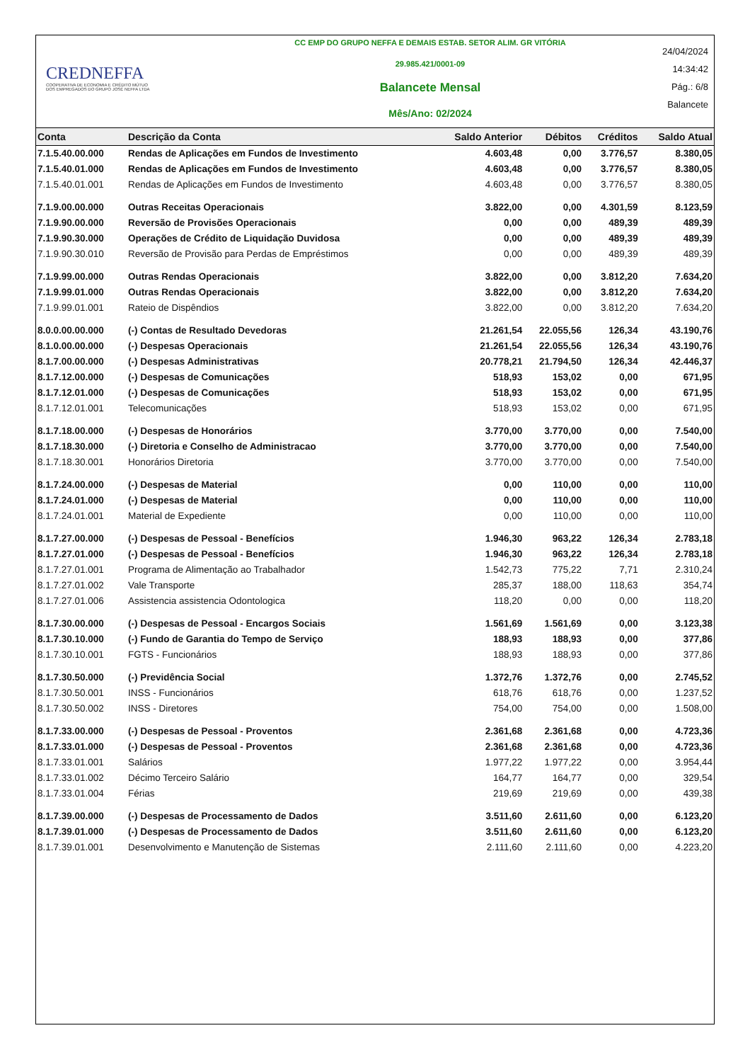CREDNEFFA
COOPERATIVA DE ECONOMIA E CRÉDITO MÚTUO
DOS EMPREGADOS DO GRUPO JOSÉ NEFFA LTDA
CC EMP DO GRUPO NEFFA E DEMAIS ESTAB. SETOR ALIM. GR VITÓRIA
29.985.421/0001-09
Balancete Mensal
Mês/Ano: 02/2024
24/04/2024
14:34:42
Pág.: 6/8
Balancete
| Conta | Descrição da Conta | Saldo Anterior | Débitos | Créditos | Saldo Atual |
| --- | --- | --- | --- | --- | --- |
| 7.1.5.40.00.000 | Rendas de Aplicações em Fundos de Investimento | 4.603,48 | 0,00 | 3.776,57 | 8.380,05 |
| 7.1.5.40.01.000 | Rendas de Aplicações em Fundos de Investimento | 4.603,48 | 0,00 | 3.776,57 | 8.380,05 |
| 7.1.5.40.01.001 | Rendas de Aplicações em Fundos de Investimento | 4.603,48 | 0,00 | 3.776,57 | 8.380,05 |
| 7.1.9.00.00.000 | Outras Receitas Operacionais | 3.822,00 | 0,00 | 4.301,59 | 8.123,59 |
| 7.1.9.90.00.000 | Reversão de Provisões Operacionais | 0,00 | 0,00 | 489,39 | 489,39 |
| 7.1.9.90.30.000 | Operações de Crédito de Liquidação Duvidosa | 0,00 | 0,00 | 489,39 | 489,39 |
| 7.1.9.90.30.010 | Reversão de Provisão para Perdas de Empréstimos | 0,00 | 0,00 | 489,39 | 489,39 |
| 7.1.9.99.00.000 | Outras Rendas Operacionais | 3.822,00 | 0,00 | 3.812,20 | 7.634,20 |
| 7.1.9.99.01.000 | Outras Rendas Operacionais | 3.822,00 | 0,00 | 3.812,20 | 7.634,20 |
| 7.1.9.99.01.001 | Rateio de Dispêndios | 3.822,00 | 0,00 | 3.812,20 | 7.634,20 |
| 8.0.0.00.00.000 | (-) Contas de Resultado Devedoras | 21.261,54 | 22.055,56 | 126,34 | 43.190,76 |
| 8.1.0.00.00.000 | (-) Despesas Operacionais | 21.261,54 | 22.055,56 | 126,34 | 43.190,76 |
| 8.1.7.00.00.000 | (-) Despesas Administrativas | 20.778,21 | 21.794,50 | 126,34 | 42.446,37 |
| 8.1.7.12.00.000 | (-) Despesas de Comunicações | 518,93 | 153,02 | 0,00 | 671,95 |
| 8.1.7.12.01.000 | (-) Despesas de Comunicações | 518,93 | 153,02 | 0,00 | 671,95 |
| 8.1.7.12.01.001 | Telecomunicações | 518,93 | 153,02 | 0,00 | 671,95 |
| 8.1.7.18.00.000 | (-) Despesas de Honorários | 3.770,00 | 3.770,00 | 0,00 | 7.540,00 |
| 8.1.7.18.30.000 | (-) Diretoria e Conselho de Administracao | 3.770,00 | 3.770,00 | 0,00 | 7.540,00 |
| 8.1.7.18.30.001 | Honorários Diretoria | 3.770,00 | 3.770,00 | 0,00 | 7.540,00 |
| 8.1.7.24.00.000 | (-) Despesas de Material | 0,00 | 110,00 | 0,00 | 110,00 |
| 8.1.7.24.01.000 | (-) Despesas de Material | 0,00 | 110,00 | 0,00 | 110,00 |
| 8.1.7.24.01.001 | Material de Expediente | 0,00 | 110,00 | 0,00 | 110,00 |
| 8.1.7.27.00.000 | (-) Despesas de Pessoal - Benefícios | 1.946,30 | 963,22 | 126,34 | 2.783,18 |
| 8.1.7.27.01.000 | (-) Despesas de Pessoal - Benefícios | 1.946,30 | 963,22 | 126,34 | 2.783,18 |
| 8.1.7.27.01.001 | Programa de Alimentação ao Trabalhador | 1.542,73 | 775,22 | 7,71 | 2.310,24 |
| 8.1.7.27.01.002 | Vale Transporte | 285,37 | 188,00 | 118,63 | 354,74 |
| 8.1.7.27.01.006 | Assistencia assistencia Odontologica | 118,20 | 0,00 | 0,00 | 118,20 |
| 8.1.7.30.00.000 | (-) Despesas de Pessoal - Encargos Sociais | 1.561,69 | 1.561,69 | 0,00 | 3.123,38 |
| 8.1.7.30.10.000 | (-) Fundo de Garantia do Tempo de Serviço | 188,93 | 188,93 | 0,00 | 377,86 |
| 8.1.7.30.10.001 | FGTS - Funcionários | 188,93 | 188,93 | 0,00 | 377,86 |
| 8.1.7.30.50.000 | (-) Previdência Social | 1.372,76 | 1.372,76 | 0,00 | 2.745,52 |
| 8.1.7.30.50.001 | INSS - Funcionários | 618,76 | 618,76 | 0,00 | 1.237,52 |
| 8.1.7.30.50.002 | INSS - Diretores | 754,00 | 754,00 | 0,00 | 1.508,00 |
| 8.1.7.33.00.000 | (-) Despesas de Pessoal - Proventos | 2.361,68 | 2.361,68 | 0,00 | 4.723,36 |
| 8.1.7.33.01.000 | (-) Despesas de Pessoal - Proventos | 2.361,68 | 2.361,68 | 0,00 | 4.723,36 |
| 8.1.7.33.01.001 | Salários | 1.977,22 | 1.977,22 | 0,00 | 3.954,44 |
| 8.1.7.33.01.002 | Décimo Terceiro Salário | 164,77 | 164,77 | 0,00 | 329,54 |
| 8.1.7.33.01.004 | Férias | 219,69 | 219,69 | 0,00 | 439,38 |
| 8.1.7.39.00.000 | (-) Despesas de Processamento de Dados | 3.511,60 | 2.611,60 | 0,00 | 6.123,20 |
| 8.1.7.39.01.000 | (-) Despesas de Processamento de Dados | 3.511,60 | 2.611,60 | 0,00 | 6.123,20 |
| 8.1.7.39.01.001 | Desenvolvimento e Manutenção de Sistemas | 2.111,60 | 2.111,60 | 0,00 | 4.223,20 |